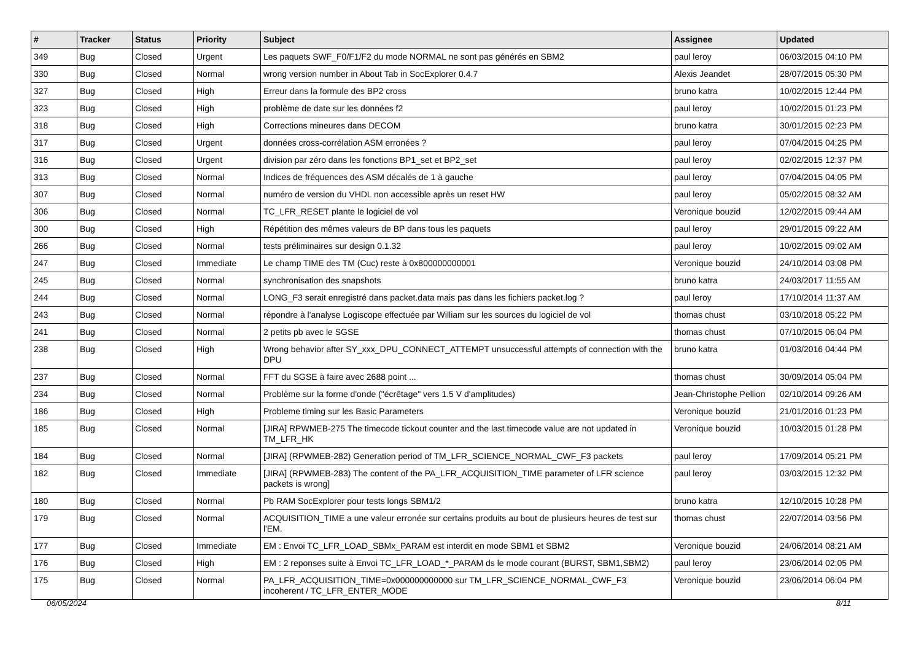| # | Tracker | Status | Priority | Subject | Assignee | Updated |
| --- | --- | --- | --- | --- | --- | --- |
| 349 | Bug | Closed | Urgent | Les paquets SWF_F0/F1/F2 du mode NORMAL ne sont pas générés en SBM2 | paul leroy | 06/03/2015 04:10 PM |
| 330 | Bug | Closed | Normal | wrong version number in About Tab in SocExplorer 0.4.7 | Alexis Jeandet | 28/07/2015 05:30 PM |
| 327 | Bug | Closed | High | Erreur dans la formule des BP2 cross | bruno katra | 10/02/2015 12:44 PM |
| 323 | Bug | Closed | High | problème de date sur les données f2 | paul leroy | 10/02/2015 01:23 PM |
| 318 | Bug | Closed | High | Corrections mineures dans DECOM | bruno katra | 30/01/2015 02:23 PM |
| 317 | Bug | Closed | Urgent | données cross-corrélation ASM erronées ? | paul leroy | 07/04/2015 04:25 PM |
| 316 | Bug | Closed | Urgent | division par zéro dans les fonctions BP1_set et BP2_set | paul leroy | 02/02/2015 12:37 PM |
| 313 | Bug | Closed | Normal | Indices de fréquences des ASM décalés de 1 à gauche | paul leroy | 07/04/2015 04:05 PM |
| 307 | Bug | Closed | Normal | numéro de version du VHDL non accessible après un reset HW | paul leroy | 05/02/2015 08:32 AM |
| 306 | Bug | Closed | Normal | TC_LFR_RESET plante le logiciel de vol | Veronique bouzid | 12/02/2015 09:44 AM |
| 300 | Bug | Closed | High | Répétition des mêmes valeurs de BP dans tous les paquets | paul leroy | 29/01/2015 09:22 AM |
| 266 | Bug | Closed | Normal | tests préliminaires sur design 0.1.32 | paul leroy | 10/02/2015 09:02 AM |
| 247 | Bug | Closed | Immediate | Le champ TIME des TM (Cuc) reste à 0x800000000001 | Veronique bouzid | 24/10/2014 03:08 PM |
| 245 | Bug | Closed | Normal | synchronisation des snapshots | bruno katra | 24/03/2017 11:55 AM |
| 244 | Bug | Closed | Normal | LONG_F3 serait enregistré dans packet.data mais pas dans les fichiers packet.log ? | paul leroy | 17/10/2014 11:37 AM |
| 243 | Bug | Closed | Normal | répondre à l'analyse Logiscope effectuée par William sur les sources du logiciel de vol | thomas chust | 03/10/2018 05:22 PM |
| 241 | Bug | Closed | Normal | 2 petits pb avec le SGSE | thomas chust | 07/10/2015 06:04 PM |
| 238 | Bug | Closed | High | Wrong behavior after SY_xxx_DPU_CONNECT_ATTEMPT unsuccessful attempts of connection with the DPU | bruno katra | 01/03/2016 04:44 PM |
| 237 | Bug | Closed | Normal | FFT du SGSE à faire avec 2688 point ... | thomas chust | 30/09/2014 05:04 PM |
| 234 | Bug | Closed | Normal | Problème sur la forme d'onde ("écrêtage" vers 1.5 V d'amplitudes) | Jean-Christophe Pellion | 02/10/2014 09:26 AM |
| 186 | Bug | Closed | High | Probleme timing sur les Basic Parameters | Veronique bouzid | 21/01/2016 01:23 PM |
| 185 | Bug | Closed | Normal | [JIRA] RPWMEB-275 The timecode tickout counter and the last timecode value are not updated in TM_LFR_HK | Veronique bouzid | 10/03/2015 01:28 PM |
| 184 | Bug | Closed | Normal | [JIRA] (RPWMEB-282) Generation period of TM_LFR_SCIENCE_NORMAL_CWF_F3 packets | paul leroy | 17/09/2014 05:21 PM |
| 182 | Bug | Closed | Immediate | [JIRA] (RPWMEB-283) The content of the PA_LFR_ACQUISITION_TIME parameter of LFR science packets is wrong] | paul leroy | 03/03/2015 12:32 PM |
| 180 | Bug | Closed | Normal | Pb RAM SocExplorer pour tests longs SBM1/2 | bruno katra | 12/10/2015 10:28 PM |
| 179 | Bug | Closed | Normal | ACQUISITION_TIME a une valeur erronée sur certains produits au bout de plusieurs heures de test sur l'EM. | thomas chust | 22/07/2014 03:56 PM |
| 177 | Bug | Closed | Immediate | EM : Envoi TC_LFR_LOAD_SBMx_PARAM est interdit en mode SBM1 et SBM2 | Veronique bouzid | 24/06/2014 08:21 AM |
| 176 | Bug | Closed | High | EM : 2 reponses suite à Envoi TC_LFR_LOAD_*_PARAM ds le mode courant (BURST, SBM1,SBM2) | paul leroy | 23/06/2014 02:05 PM |
| 175 | Bug | Closed | Normal | PA_LFR_ACQUISITION_TIME=0x000000000000 sur TM_LFR_SCIENCE_NORMAL_CWF_F3 incoherent / TC_LFR_ENTER_MODE | Veronique bouzid | 23/06/2014 06:04 PM |
06/05/2024 8/11